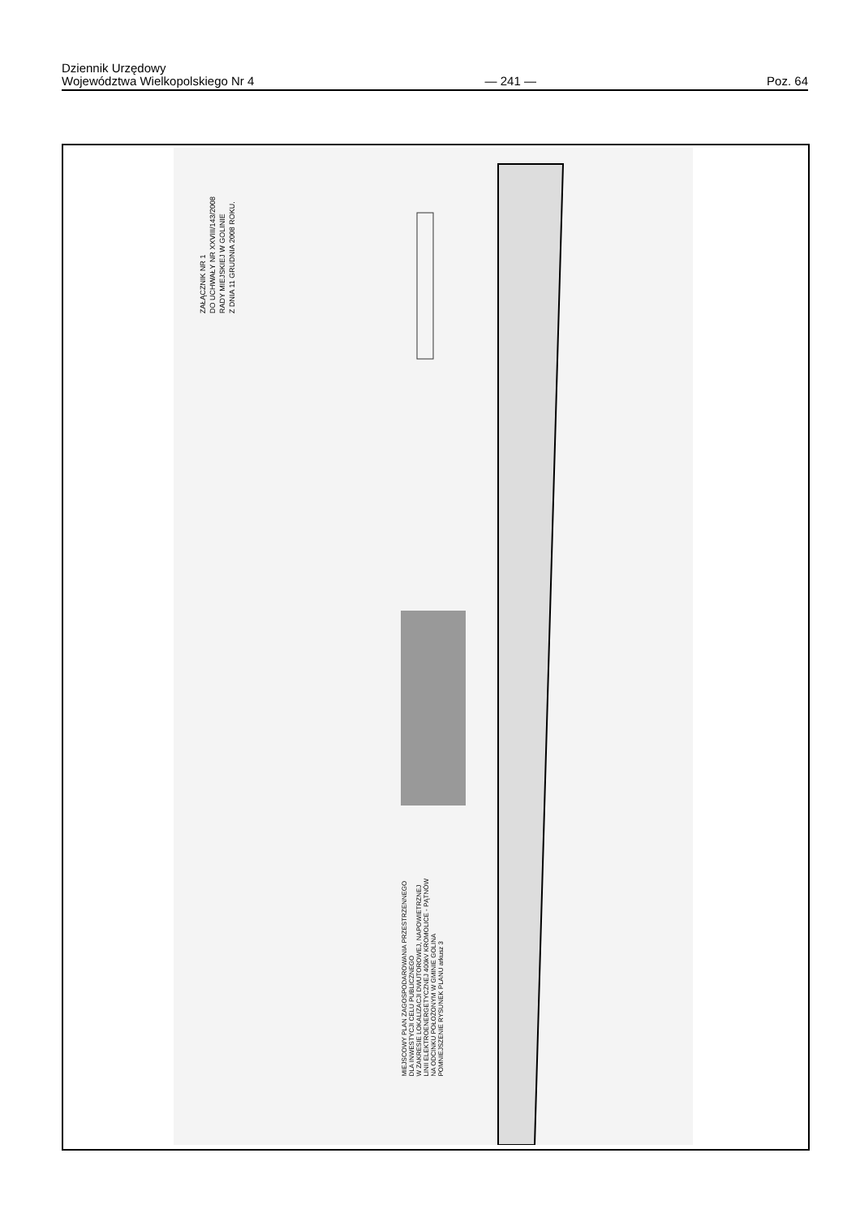Dziennik Urzędowy
Województwa Wielkopolskiego Nr 4
— 241 —
Poz. 64
ZAŁĄCZNIK NR 1
DO UCHWAŁY NR XXVIII/143/2008
RADY MIEJSKIEJ W GOLINIE
Z DNIA 11 GRUDNIA 2008 ROKU.
MIEJSCOWY PLAN ZAGOSPODAROWANIA PRZESTRZENNEGO
DLA INWESTYCJI CELU PUBLICZNEGO
W ZAKRESIE LOKALIZACJI DWUTOROWEJ, NAPOWIETRZNEJ
LINII ELEKTROENERGETYCZNEJ 400kV KROMOLICE - PĄTNÓW
NA ODCINKU POŁOŻONYM W GMINIE GOLINA
POMNIEJSZENIE RYSUNEK PLANU arkusz 3